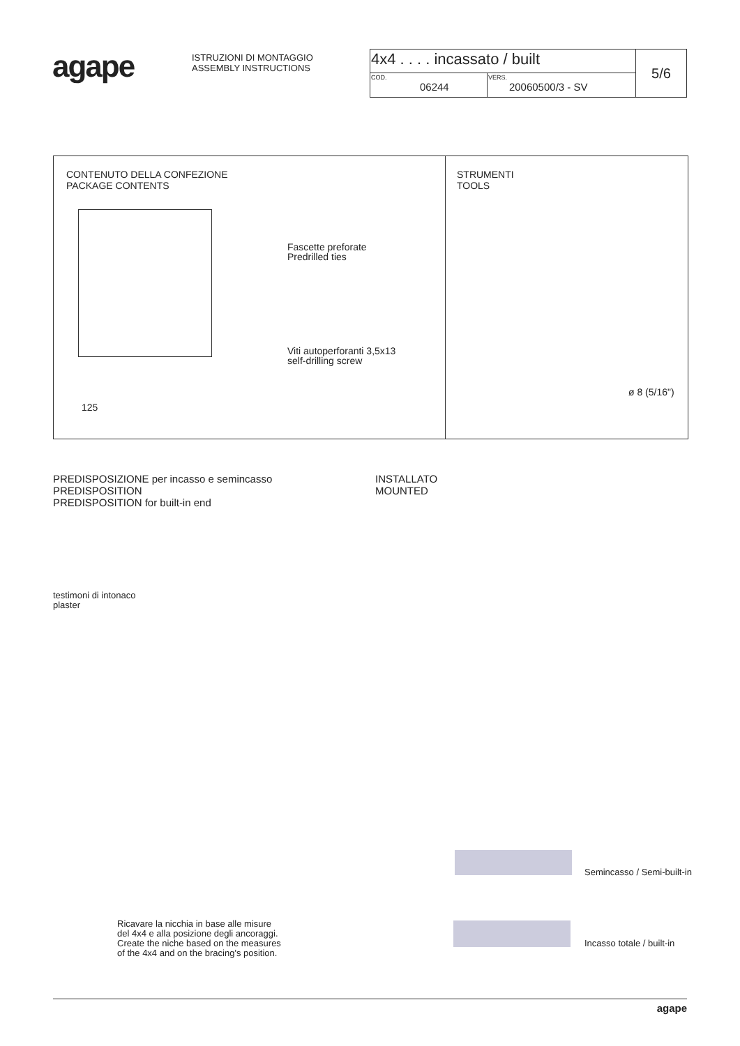agape
ISTRUZIONI DI MONTAGGIO
ASSEMBLY INSTRUCTIONS
| 4x4 . . . . incassato / built | | 5/6 |
| COD. 06244 | VERS. 20060500/3 - SV | |
CONTENUTO DELLA CONFEZIONE
PACKAGE CONTENTS
Fascette preforate
Predrilled ties
Viti autoperforanti 3,5x13
self-drilling screw
125
STRUMENTI
TOOLS
ø 8 (5/16")
PREDISPOSIZIONE per incasso e semincasso
PREDISPOSITION
PREDISPOSITION for built-in end
INSTALLATO
MOUNTED
testimoni di intonaco
plaster
Ricavare la nicchia in base alle misure
del 4x4 e alla posizione degli ancoraggi.
Create the niche based on the measures
of the 4x4 and on the bracing's position.
Semincasso / Semi-built-in
Incasso totale / built-in
agape